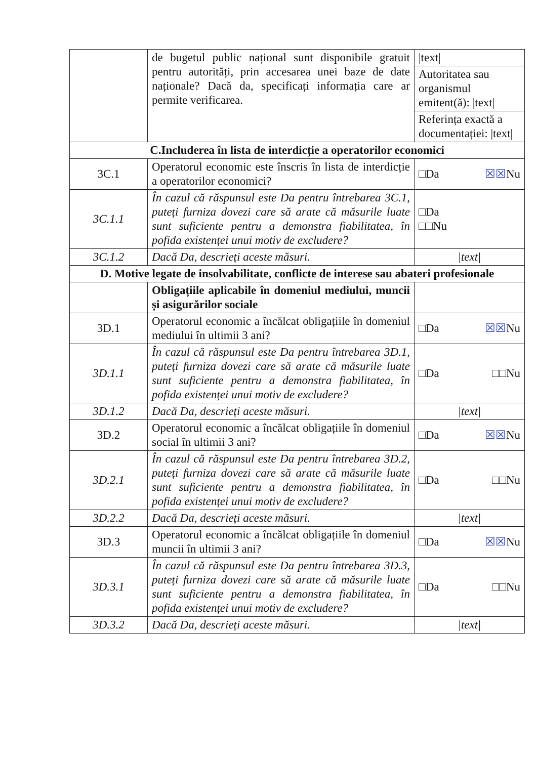| | de bugetul public național sunt disponibile gratuit pentru autorități, prin accesarea unei baze de date naționale? Dacă da, specificați informația care ar permite verificarea. | /text/ |
| | | Autoritatea sau organismul emitent(ă): /text/ |
| | | Referința exactă a documentației: /text/ |
| C.Includerea în lista de interdicție a operatorilor economici | | |
| 3C.1 | Operatorul economic este înscris în lista de interdicție a operatorilor economici? | □Da ☒☒ Nu |
| 3C.1.1 | În cazul că răspunsul este Da pentru întrebarea 3C.1, puteți furniza dovezi care să arate că măsurile luate sunt suficiente pentru a demonstra fiabilitatea, în pofida existenței unui motiv de excludere? | □Da □□Nu |
| 3C.1.2 | Dacă Da, descrieți aceste măsuri. | /text/ |
| D. Motive legate de insolvabilitate, conflicte de interese sau abateri profesionale | | |
| | Obligațiile aplicabile în domeniul mediului, muncii și asigurărilor sociale | |
| 3D.1 | Operatorul economic a încălcat obligațiile în domeniul mediului în ultimii 3 ani? | □Da ☒☒ Nu |
| 3D.1.1 | În cazul că răspunsul este Da pentru întrebarea 3D.1, puteți furniza dovezi care să arate că măsurile luate sunt suficiente pentru a demonstra fiabilitatea, în pofida existenței unui motiv de excludere? | □Da □□Nu |
| 3D.1.2 | Dacă Da, descrieți aceste măsuri. | /text/ |
| 3D.2 | Operatorul economic a încălcat obligațiile în domeniul social în ultimii 3 ani? | □Da ☒☒ Nu |
| 3D.2.1 | În cazul că răspunsul este Da pentru întrebarea 3D.2, puteți furniza dovezi care să arate că măsurile luate sunt suficiente pentru a demonstra fiabilitatea, în pofida existenței unui motiv de excludere? | □Da □□Nu |
| 3D.2.2 | Dacă Da, descrieți aceste măsuri. | /text/ |
| 3D.3 | Operatorul economic a încălcat obligațiile în domeniul muncii în ultimii 3 ani? | □Da ☒☒ Nu |
| 3D.3.1 | În cazul că răspunsul este Da pentru întrebarea 3D.3, puteți furniza dovezi care să arate că măsurile luate sunt suficiente pentru a demonstra fiabilitatea, în pofida existenței unui motiv de excludere? | □Da □□Nu |
| 3D.3.2 | Dacă Da, descrieți aceste măsuri. | /text/ |